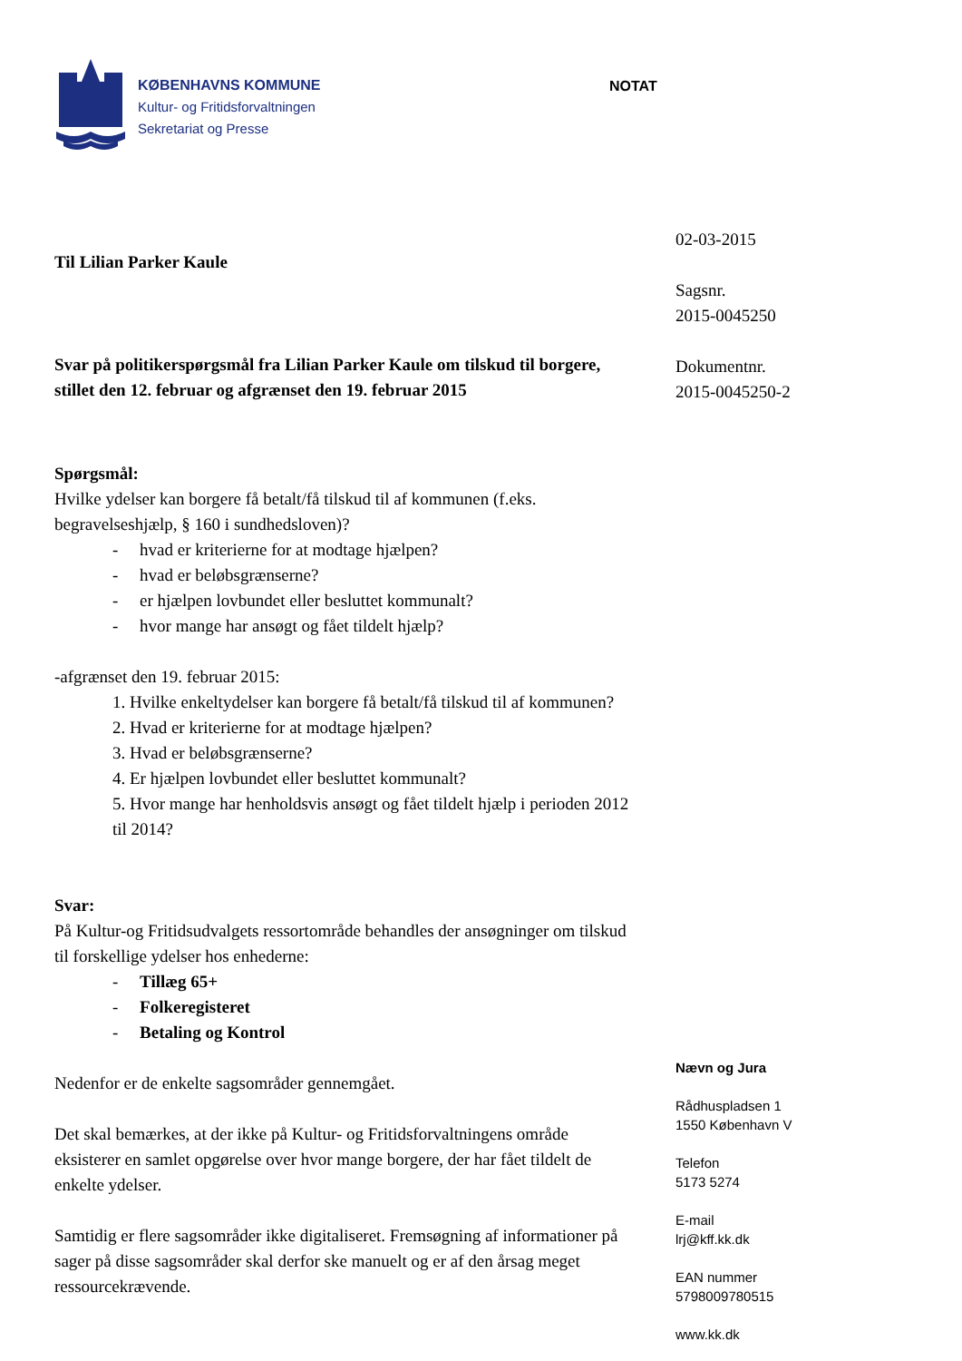KØBENHAVNS KOMMUNE
Kultur- og Fritidsforvaltningen
Sekretariat og Presse
NOTAT
Til Lilian Parker Kaule
Svar på politikerspørgsmål fra Lilian Parker Kaule om tilskud til borgere, stillet den 12. februar og afgrænset den 19. februar 2015
Spørgsmål:
Hvilke ydelser kan borgere få betalt/få tilskud til af kommunen (f.eks. begravelseshjælp, § 160 i sundhedsloven)?
- hvad er kriterierne for at modtage hjælpen?
- hvad er beløbsgrænserne?
- er hjælpen lovbundet eller besluttet kommunalt?
- hvor mange har ansøgt og fået tildelt hjælp?
-afgrænset den 19. februar 2015:
1. Hvilke enkeltydelser kan borgere få betalt/få tilskud til af kommunen?
2. Hvad er kriterierne for at modtage hjælpen?
3. Hvad er beløbsgrænserne?
4. Er hjælpen lovbundet eller besluttet kommunalt?
5. Hvor mange har henholdsvis ansøgt og fået tildelt hjælp i perioden 2012 til 2014?
Svar:
På Kultur-og Fritidsudvalgets ressortområde behandles der ansøgninger om tilskud til forskellige ydelser hos enhederne:
- Tillæg 65+
- Folkeregisteret
- Betaling og Kontrol
Nedenfor er de enkelte sagsområder gennemgået.
Det skal bemærkes, at der ikke på Kultur- og Fritidsforvaltningens område eksisterer en samlet opgørelse over hvor mange borgere, der har fået tildelt de enkelte ydelser.
Samtidig er flere sagsområder ikke digitaliseret. Fremsøgning af informationer på sager på disse sagsområder skal derfor ske manuelt og er af den årsag meget ressourcekrævende.
02-03-2015
Sagsnr.
2015-0045250
Dokumentnr.
2015-0045250-2
Nævn og Jura
Rådhuspladsen 1
1550 København V
Telefon
5173 5274
E-mail
lrj@kff.kk.dk
EAN nummer
5798009780515
www.kk.dk